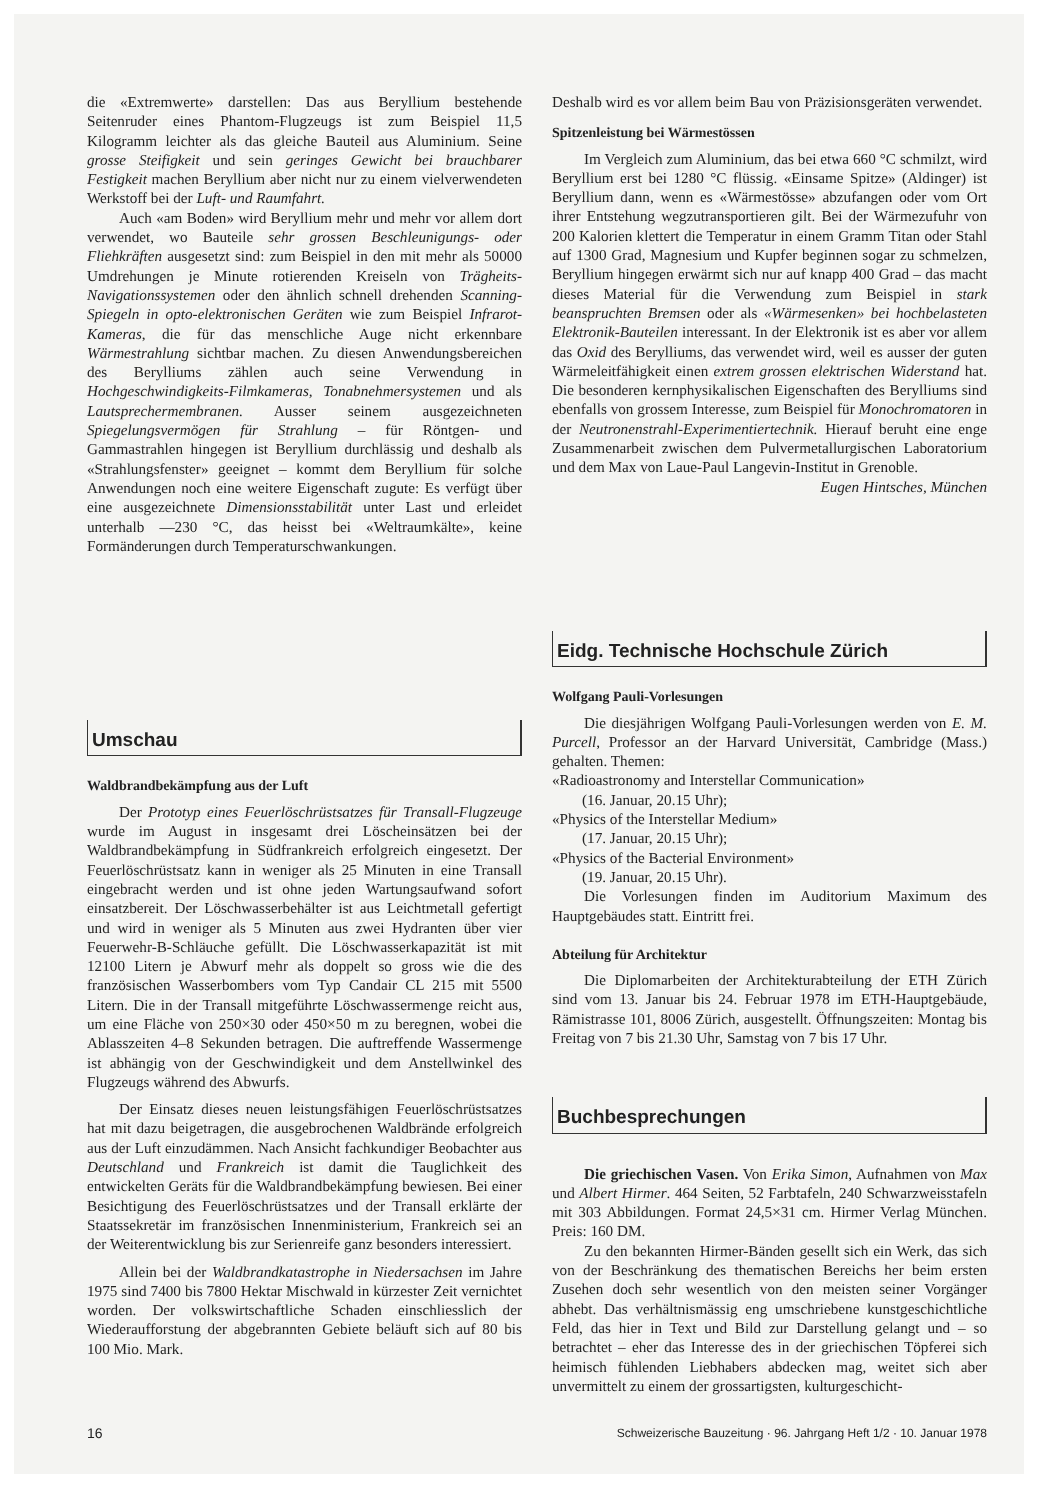die «Extremwerte» darstellen: Das aus Beryllium bestehende Seitenruder eines Phantom-Flugzeugs ist zum Beispiel 11,5 Kilogramm leichter als das gleiche Bauteil aus Aluminium. Seine grosse Steifigkeit und sein geringes Gewicht bei brauchbarer Festigkeit machen Beryllium aber nicht nur zu einem vielverwendeten Werkstoff bei der Luft- und Raumfahrt.
Auch «am Boden» wird Beryllium mehr und mehr vor allem dort verwendet, wo Bauteile sehr grossen Beschleunigungs- oder Fliehkräften ausgesetzt sind: zum Beispiel in den mit mehr als 50000 Umdrehungen je Minute rotierenden Kreiseln von Trägheits-Navigationssystemen oder den ähnlich schnell drehenden Scanning-Spiegeln in opto-elektronischen Geräten wie zum Beispiel Infrarot-Kameras, die für das menschliche Auge nicht erkennbare Wärmestrahlung sichtbar machen. Zu diesen Anwendungsbereichen des Berylliums zählen auch seine Verwendung in Hochgeschwindigkeits-Filmkameras, Tonabnehmersystemen und als Lautsprechermembranen. Ausser seinem ausgezeichneten Spiegelungsvermögen für Strahlung – für Röntgen- und Gammastrahlen hingegen ist Beryllium durchlässig und deshalb als «Strahlungsfenster» geeignet – kommt dem Beryllium für solche Anwendungen noch eine weitere Eigenschaft zugute: Es verfügt über eine ausgezeichnete Dimensionsstabilität unter Last und erleidet unterhalb —230 °C, das heisst bei «Weltraumkälte», keine Formänderungen durch Temperaturschwankungen.
Umschau
Waldbrandbekämpfung aus der Luft
Der Prototyp eines Feuerlöschrüstsatzes für Transall-Flugzeuge wurde im August in insgesamt drei Löscheinsätzen bei der Waldbrandbekämpfung in Südfrankreich erfolgreich eingesetzt. Der Feuerlöschrüstsatz kann in weniger als 25 Minuten in eine Transall eingebracht werden und ist ohne jeden Wartungsaufwand sofort einsatzbereit. Der Löschwasserbehälter ist aus Leichtmetall gefertigt und wird in weniger als 5 Minuten aus zwei Hydranten über vier Feuerwehr-B-Schläuche gefüllt. Die Löschwasserkapazität ist mit 12100 Litern je Abwurf mehr als doppelt so gross wie die des französischen Wasserbombers vom Typ Candair CL 215 mit 5500 Litern. Die in der Transall mitgeführte Löschwassermenge reicht aus, um eine Fläche von 250×30 oder 450×50 m zu beregnen, wobei die Ablasszeiten 4–8 Sekunden betragen. Die auftreffende Wassermenge ist abhängig von der Geschwindigkeit und dem Anstellwinkel des Flugzeugs während des Abwurfs.
Der Einsatz dieses neuen leistungsfähigen Feuerlöschrüstsatzes hat mit dazu beigetragen, die ausgebrochenen Waldbrände erfolgreich aus der Luft einzudämmen. Nach Ansicht fachkundiger Beobachter aus Deutschland und Frankreich ist damit die Tauglichkeit des entwickelten Geräts für die Waldbrandbekämpfung bewiesen. Bei einer Besichtigung des Feuerlöschrüstsatzes und der Transall erklärte der Staatssekretär im französischen Innenministerium, Frankreich sei an der Weiterentwicklung bis zur Serienreife ganz besonders interessiert.
Allein bei der Waldbrandkatastrophe in Niedersachsen im Jahre 1975 sind 7400 bis 7800 Hektar Mischwald in kürzester Zeit vernichtet worden. Der volkswirtschaftliche Schaden einschliesslich der Wiederaufforstung der abgebrannten Gebiete beläuft sich auf 80 bis 100 Mio. Mark.
Deshalb wird es vor allem beim Bau von Präzisionsgeräten verwendet.
Spitzenleistung bei Wärmestössen
Im Vergleich zum Aluminium, das bei etwa 660 °C schmilzt, wird Beryllium erst bei 1280 °C flüssig. «Einsame Spitze» (Aldinger) ist Beryllium dann, wenn es «Wärmestösse» abzufangen oder vom Ort ihrer Entstehung wegzutransportieren gilt. Bei der Wärmezufuhr von 200 Kalorien klettert die Temperatur in einem Gramm Titan oder Stahl auf 1300 Grad, Magnesium und Kupfer beginnen sogar zu schmelzen, Beryllium hingegen erwärmt sich nur auf knapp 400 Grad – das macht dieses Material für die Verwendung zum Beispiel in stark beanspruchten Bremsen oder als «Wärmesenken» bei hochbelasteten Elektronik-Bauteilen interessant. In der Elektronik ist es aber vor allem das Oxid des Berylliums, das verwendet wird, weil es ausser der guten Wärmeleitfähigkeit einen extrem grossen elektrischen Widerstand hat. Die besonderen kernphysikalischen Eigenschaften des Berylliums sind ebenfalls von grossem Interesse, zum Beispiel für Monochromatoren in der Neutronenstrahl-Experimentiertechnik. Hierauf beruht eine enge Zusammenarbeit zwischen dem Pulvermetallurgischen Laboratorium und dem Max von Laue-Paul Langevin-Institut in Grenoble.
Eugen Hintsches, München
Eidg. Technische Hochschule Zürich
Wolfgang Pauli-Vorlesungen
Die diesjährigen Wolfgang Pauli-Vorlesungen werden von E. M. Purcell, Professor an der Harvard Universität, Cambridge (Mass.) gehalten. Themen:
«Radioastronomy and Interstellar Communication»
(16. Januar, 20.15 Uhr);
«Physics of the Interstellar Medium»
(17. Januar, 20.15 Uhr);
«Physics of the Bacterial Environment»
(19. Januar, 20.15 Uhr).
Die Vorlesungen finden im Auditorium Maximum des Hauptgebäudes statt. Eintritt frei.
Abteilung für Architektur
Die Diplomarbeiten der Architekturabteilung der ETH Zürich sind vom 13. Januar bis 24. Februar 1978 im ETH-Hauptgebäude, Rämistrasse 101, 8006 Zürich, ausgestellt. Öffnungszeiten: Montag bis Freitag von 7 bis 21.30 Uhr, Samstag von 7 bis 17 Uhr.
Buchbesprechungen
Die griechischen Vasen. Von Erika Simon, Aufnahmen von Max und Albert Hirmer. 464 Seiten, 52 Farbtafeln, 240 Schwarzweisstafeln mit 303 Abbildungen. Format 24,5×31 cm. Hirmer Verlag München. Preis: 160 DM.
Zu den bekannten Hirmer-Bänden gesellt sich ein Werk, das sich von der Beschränkung des thematischen Bereichs her beim ersten Zusehen doch sehr wesentlich von den meisten seiner Vorgänger abhebt. Das verhältnismässig eng umschriebene kunstgeschichtliche Feld, das hier in Text und Bild zur Darstellung gelangt und – so betrachtet – eher das Interesse des in der griechischen Töpferei sich heimisch fühlenden Liebhabers abdecken mag, weitet sich aber unvermittelt zu einem der grossartigsten, kulturgeschicht-
16 Schweizerische Bauzeitung · 96. Jahrgang Heft 1/2 · 10. Januar 1978